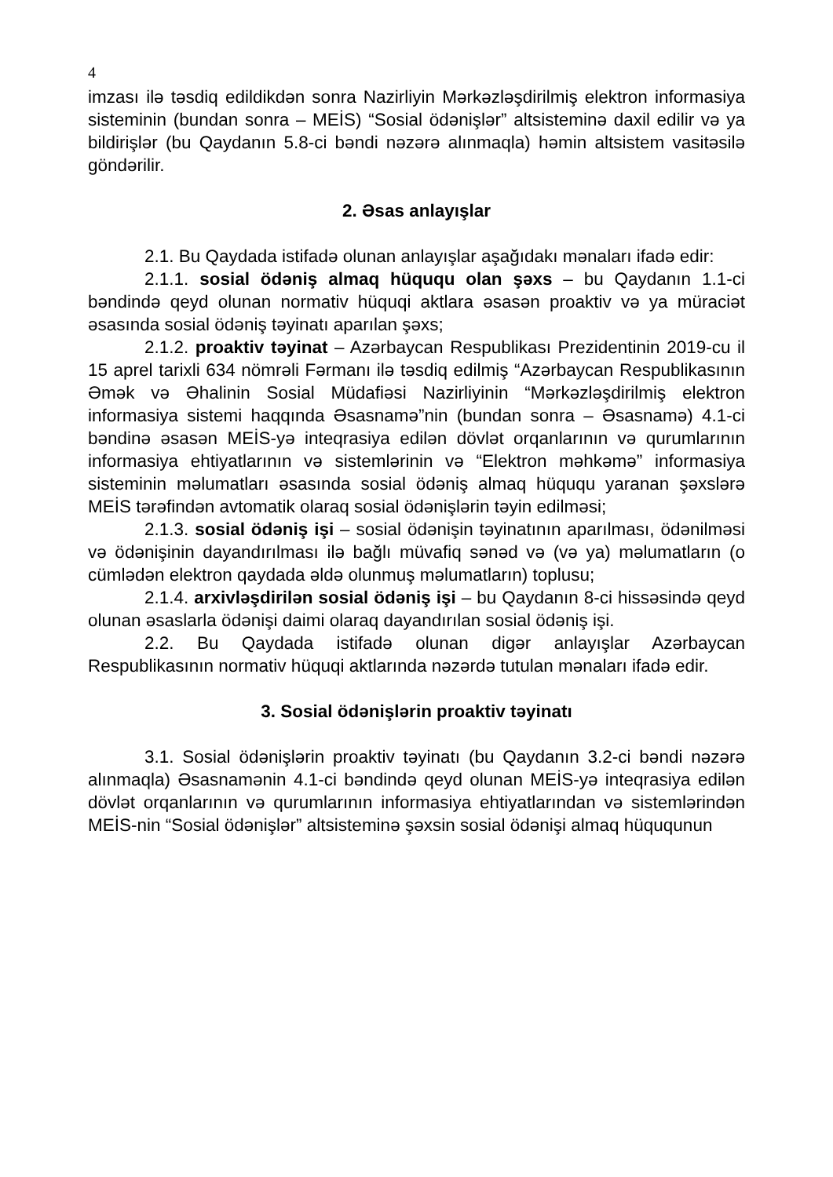4
imzası ilə təsdiq edildikdən sonra Nazirliyin Mərkəzləşdirilmiş elektron informasiya sisteminin (bundan sonra – MEİS) “Sosial ödənişlər” altsisteminə daxil edilir və ya bildirişlər (bu Qaydanın 5.8-ci bəndi nəzərə alınmaqla) həmin altsistem vasitəsilə göndərilir.
2. Əsas anlayışlar
2.1. Bu Qaydada istifadə olunan anlayışlar aşağıdakı mənaları ifadə edir:
2.1.1. sosial ödəniş almaq hüququ olan şəxs – bu Qaydanın 1.1-ci bəndində qeyd olunan normativ hüquqi aktlara əsasən proaktiv və ya müraciət əsasında sosial ödəniş təyinatı aparılan şəxs;
2.1.2. proaktiv təyinat – Azərbaycan Respublikası Prezidentinin 2019-cu il 15 aprel tarixli 634 nömrəli Fərmanı ilə təsdiq edilmiş “Azərbaycan Respublikasının Əmək və Əhalinin Sosial Müdafiəsi Nazirliyinin “Mərkəzləşdirilmiş elektron informasiya sistemi haqqında Əsasnamə”nin (bundan sonra – Əsasnamə) 4.1-ci bəndinə əsasən MEİS-yə inteqrasiya edilən dövlət orqanlarının və qurumlarının informasiya ehtiyatlarının və sistemlərinin və “Elektron məhkəmə” informasiya sisteminin məlumatları əsasında sosial ödəniş almaq hüququ yaranan şəxslərə MEİS tərəfindən avtomatik olaraq sosial ödənişlərin təyin edilməsi;
2.1.3. sosial ödəniş işi – sosial ödənişin təyinatının aparılması, ödənilməsi və ödənişinin dayandırılması ilə bağlı müvafiq sənəd və (və ya) məlumatların (o cümlədən elektron qaydada əldə olunmuş məlumatların) toplusu;
2.1.4. arxivləşdirilən sosial ödəniş işi – bu Qaydanın 8-ci hissəsində qeyd olunan əsaslarla ödənişi daimi olaraq dayandırılan sosial ödəniş işi.
2.2. Bu Qaydada istifadə olunan digər anlayışlar Azərbaycan Respublikasının normativ hüquqi aktlarında nəzərdə tutulan mənaları ifadə edir.
3. Sosial ödənişlərin proaktiv təyinatı
3.1. Sosial ödənişlərin proaktiv təyinatı (bu Qaydanın 3.2-ci bəndi nəzərə alınmaqla) Əsasnamənin 4.1-ci bəndində qeyd olunan MEİS-yə inteqrasiya edilən dövlət orqanlarının və qurumlarının informasiya ehtiyatlarından və sistemlərindən MEİS-nin “Sosial ödənişlər” altsisteminə şəxsin sosial ödənişi almaq hüququnun